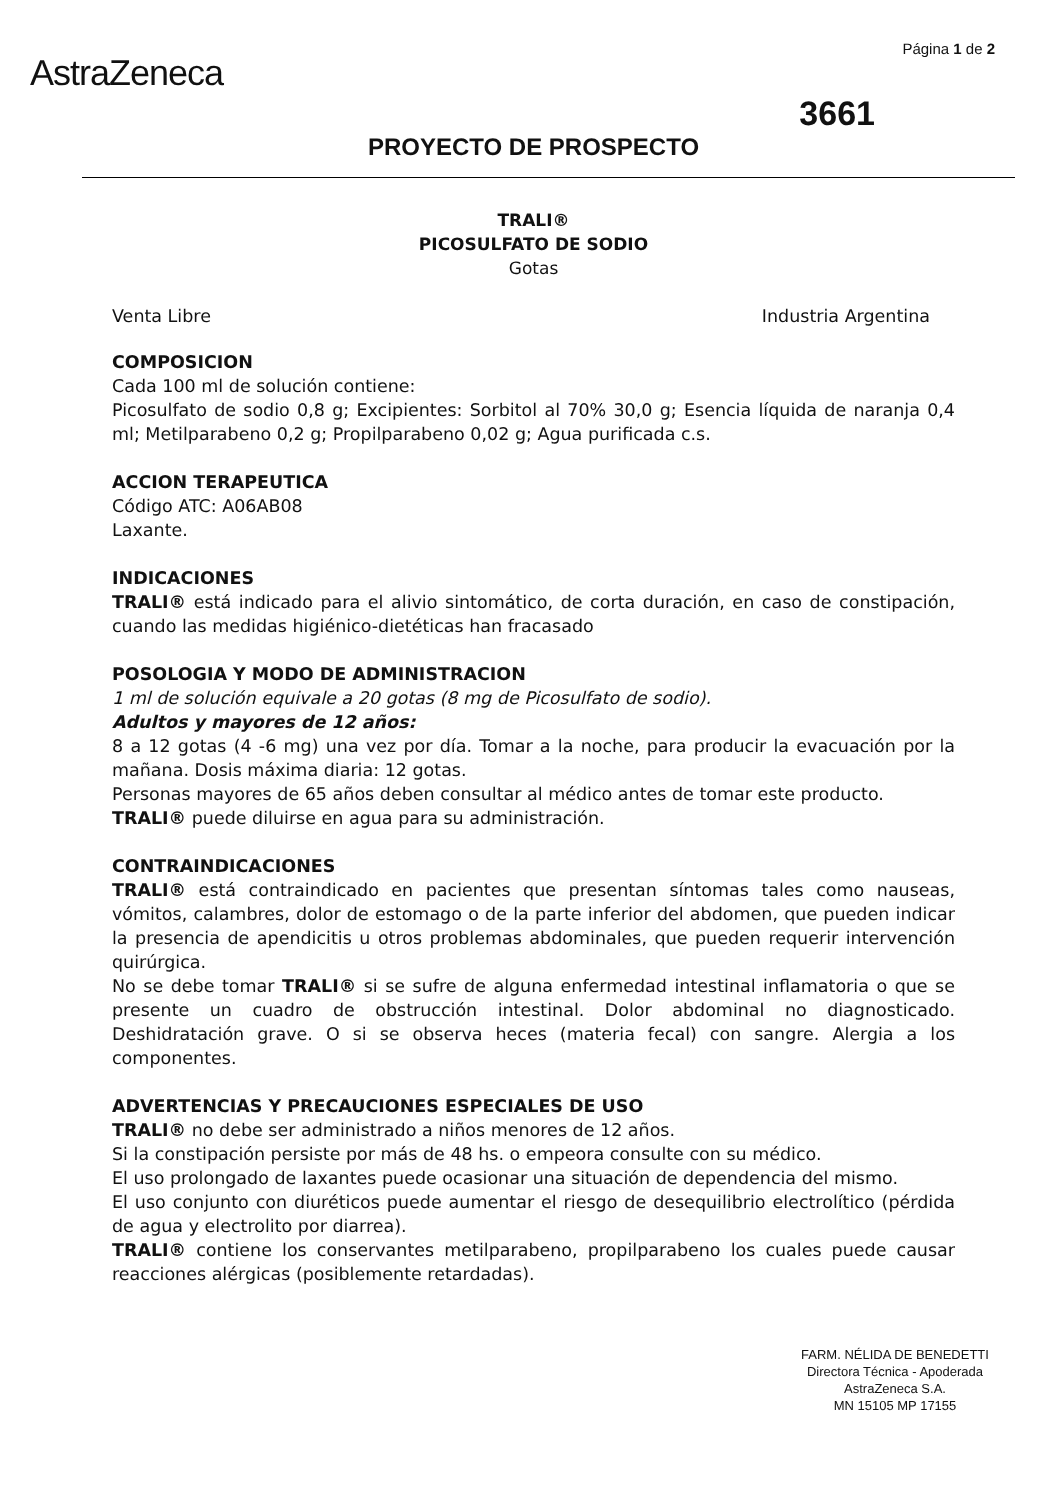AstraZeneca
Página 1 de 2
3661
PROYECTO DE PROSPECTO
TRALI®
PICOSULFATO DE SODIO
Gotas
Venta Libre Industria Argentina
COMPOSICION
Cada 100 ml de solución contiene:
Picosulfato de sodio 0,8 g; Excipientes: Sorbitol al 70% 30,0 g; Esencia líquida de naranja 0,4 ml; Metilparabeno 0,2 g; Propilparabeno 0,02 g; Agua purificada c.s.
ACCION TERAPEUTICA
Código ATC: A06AB08
Laxante.
INDICACIONES
TRALI® está indicado para el alivio sintomático, de corta duración, en caso de constipación, cuando las medidas higiénico-dietéticas han fracasado
POSOLOGIA Y MODO DE ADMINISTRACION
1 ml de solución equivale a 20 gotas (8 mg de Picosulfato de sodio).
Adultos y mayores de 12 años:
8 a 12 gotas (4 -6 mg) una vez por día. Tomar a la noche, para producir la evacuación por la mañana. Dosis máxima diaria: 12 gotas.
Personas mayores de 65 años deben consultar al médico antes de tomar este producto.
TRALI® puede diluirse en agua para su administración.
CONTRAINDICACIONES
TRALI® está contraindicado en pacientes que presentan síntomas tales como nauseas, vómitos, calambres, dolor de estomago o de la parte inferior del abdomen, que pueden indicar la presencia de apendicitis u otros problemas abdominales, que pueden requerir intervención quirúrgica.
No se debe tomar TRALI® si se sufre de alguna enfermedad intestinal inflamatoria o que se presente un cuadro de obstrucción intestinal. Dolor abdominal no diagnosticado. Deshidratación grave. O si se observa heces (materia fecal) con sangre. Alergia a los componentes.
ADVERTENCIAS Y PRECAUCIONES ESPECIALES DE USO
TRALI® no debe ser administrado a niños menores de 12 años.
Si la constipación persiste por más de 48 hs. o empeora consulte con su médico.
El uso prolongado de laxantes puede ocasionar una situación de dependencia del mismo.
El uso conjunto con diuréticos puede aumentar el riesgo de desequilibrio electrolítico (pérdida de agua y electrolito por diarrea).
TRALI® contiene los conservantes metilparabeno, propilparabeno los cuales puede causar reacciones alérgicas (posiblemente retardadas).
FARM. NÉLIDA DE BENEDETTI
Directora Técnica - Apoderada
AstraZeneca S.A.
MN 15105 MP 17155